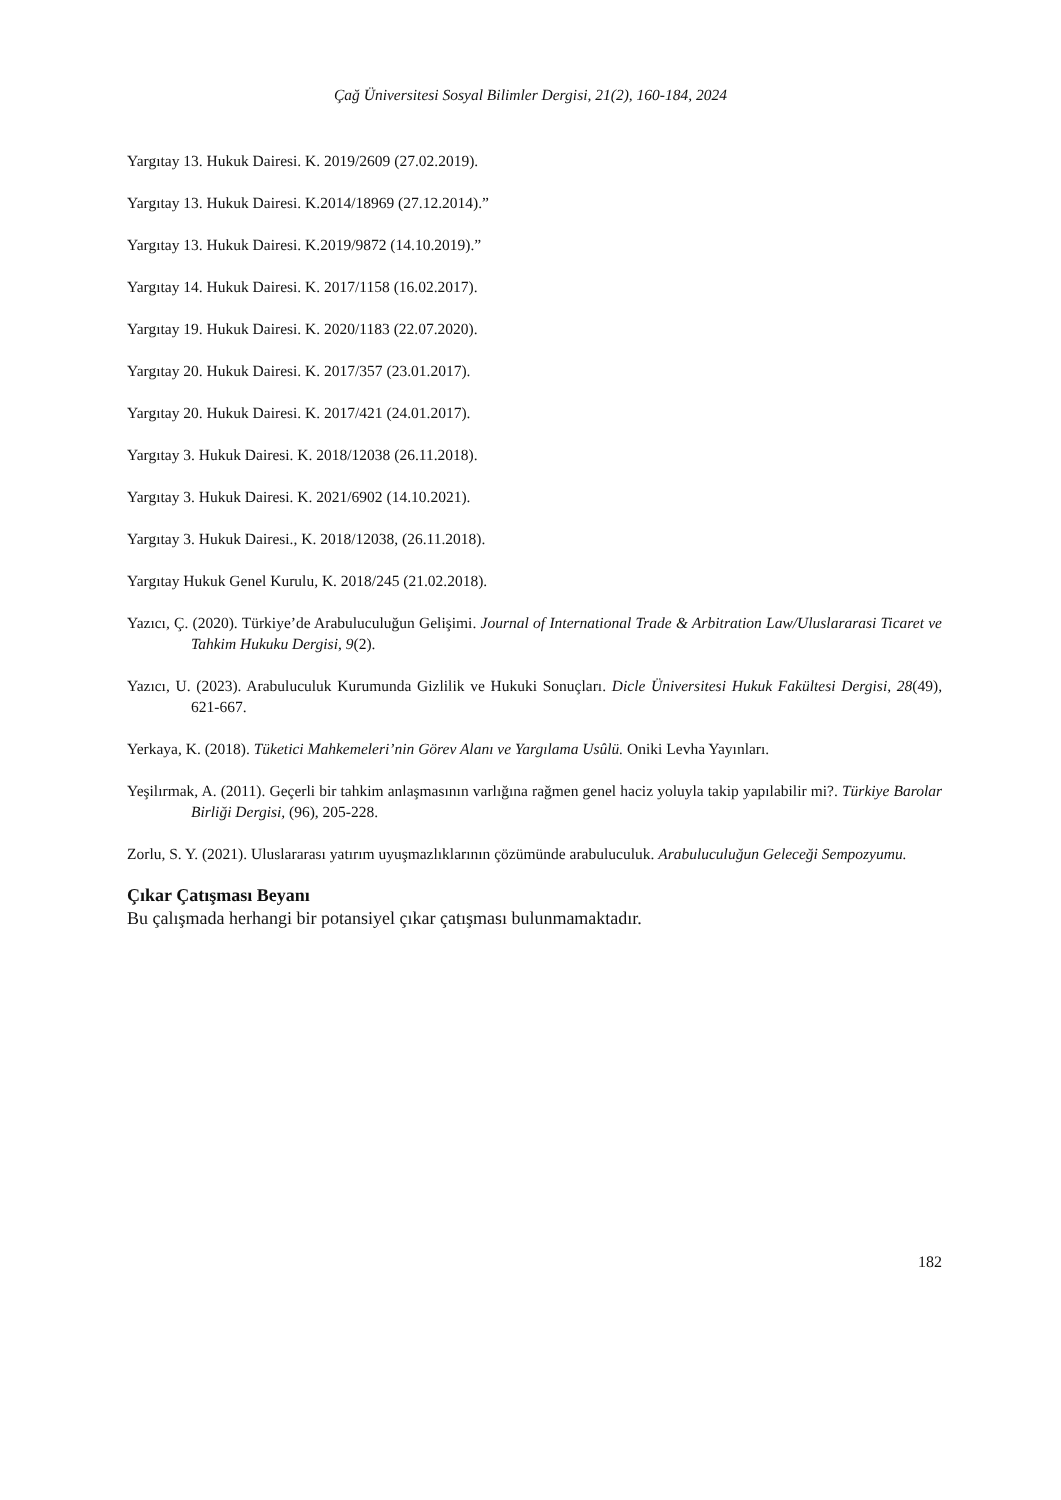Çağ Üniversitesi Sosyal Bilimler Dergisi, 21(2), 160-184, 2024
Yargıtay 13. Hukuk Dairesi. K. 2019/2609 (27.02.2019).
Yargıtay 13. Hukuk Dairesi. K.2014/18969 (27.12.2014).”
Yargıtay 13. Hukuk Dairesi. K.2019/9872 (14.10.2019).”
Yargıtay 14. Hukuk Dairesi. K. 2017/1158 (16.02.2017).
Yargıtay 19. Hukuk Dairesi. K. 2020/1183 (22.07.2020).
Yargıtay 20. Hukuk Dairesi. K. 2017/357 (23.01.2017).
Yargıtay 20. Hukuk Dairesi. K. 2017/421 (24.01.2017).
Yargıtay 3. Hukuk Dairesi. K. 2018/12038 (26.11.2018).
Yargıtay 3. Hukuk Dairesi. K. 2021/6902 (14.10.2021).
Yargıtay 3. Hukuk Dairesi., K. 2018/12038, (26.11.2018).
Yargıtay Hukuk Genel Kurulu, K. 2018/245 (21.02.2018).
Yazıcı, Ç. (2020). Türkiye’de Arabuluculuğun Gelişimi. Journal of International Trade & Arbitration Law/Uluslararasi Ticaret ve Tahkim Hukuku Dergisi, 9(2).
Yazıcı, U. (2023). Arabuluculuk Kurumunda Gizlilik ve Hukuki Sonuçları. Dicle Üniversitesi Hukuk Fakültesi Dergisi, 28(49), 621-667.
Yerkaya, K. (2018). Tüketici Mahkemeleri’nin Görev Alanı ve Yargılama Usûlü. Oniki Levha Yayınları.
Yeşilırmak, A. (2011). Geçerli bir tahkim anlaşmasının varlığına rağmen genel haciz yoluyla takip yapılabilir mi?. Türkiye Barolar Birliği Dergisi, (96), 205-228.
Zorlu, S. Y. (2021). Uluslararası yatırım uyuşmazlıklarının çözümünde arabuluculuk. Arabuluculuğun Geleceği Sempozyumu.
Çıkar Çatışması Beyanı
Bu çalışmada herhangi bir potansiyel çıkar çatışması bulunmamaktadır.
182